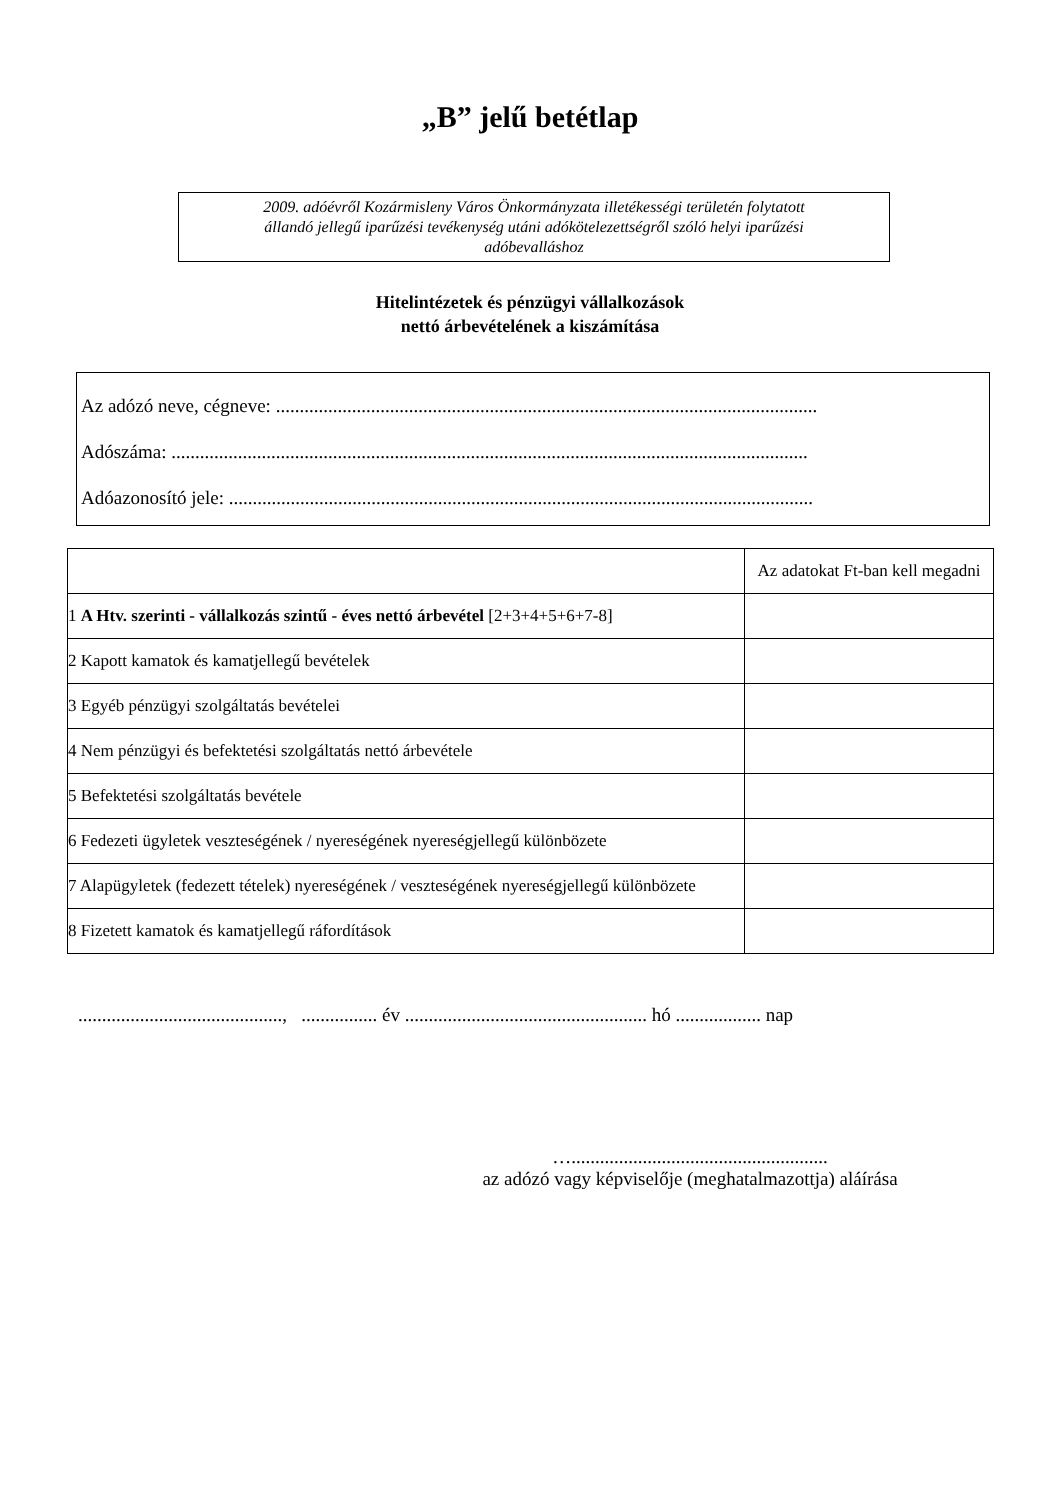„B” jelű betétlap
2009. adóévről Kozármisleny Város Önkormányzata illetékességi területén folytatott
állandó jellegű iparűzési tevékenység utáni adókötelezettségről szóló helyi iparűzési
adóbevalláshoz
Hitelintézetek és pénzügyi vállalkozások
nettó árbevételének a kiszámítása
Az adózó neve, cégneve: ..................................................................................................................
Adószáma: ......................................................................................................................................
Adóazonosító jele: ...........................................................................................................................
| | Az adatokat Ft-ban kell megadni |
| --- | --- |
| 1 A Htv. szerinti - vállalkozás szintű - éves nettó árbevétel [2+3+4+5+6+7-8] | |
| 2 Kapott kamatok és kamatjellegű bevételek | |
| 3 Egyéb pénzügyi szolgáltatás bevételei | |
| 4 Nem pénzügyi és befektetési szolgáltatás nettó árbevétele | |
| 5 Befektetési szolgáltatás bevétele | |
| 6 Fedezeti ügyletek veszteségének / nyereségének nyereségjellegű különbözete | |
| 7 Alapügyletek (fedezett tételek) nyereségének / veszteségének nyereségjellegű különbözete | |
| 8 Fizetett kamatok és kamatjellegű ráfordítások | |
..........................................., ................ év ................................................... hó .................. nap
…......................................................
az adózó vagy képviselője (meghatalmazottja) aláírása